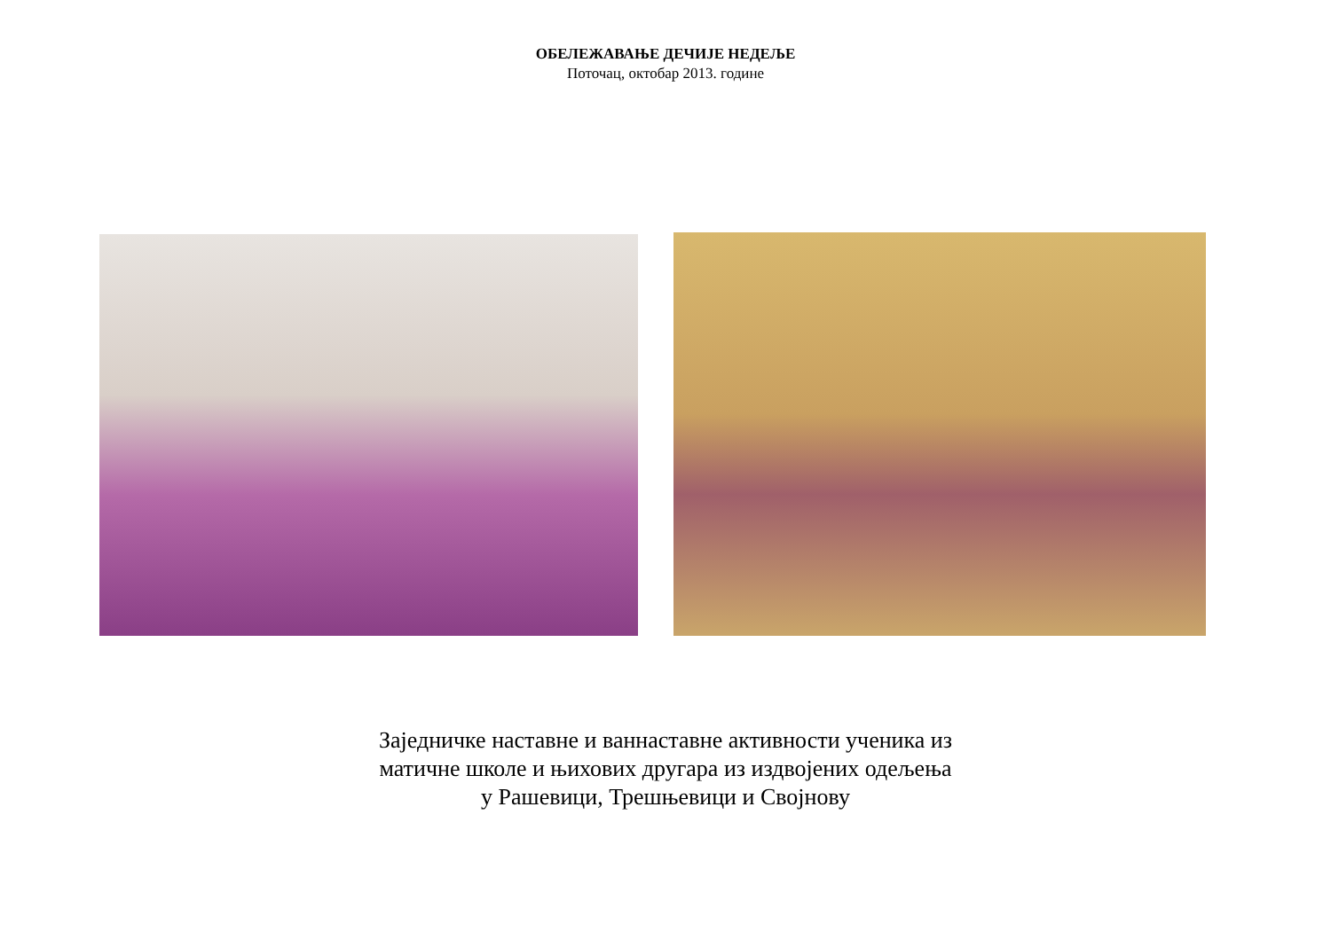ОБЕЛЕЖАВАЊЕ ДЕЧИЈЕ НЕДЕЉЕ
Поточац, октобар 2013. године
Заједничке наставне и ваннаставне активности ученика из
матичне школе и њихових другара из издвојених одељења
у Рашевици, Трешњевици и Својнову